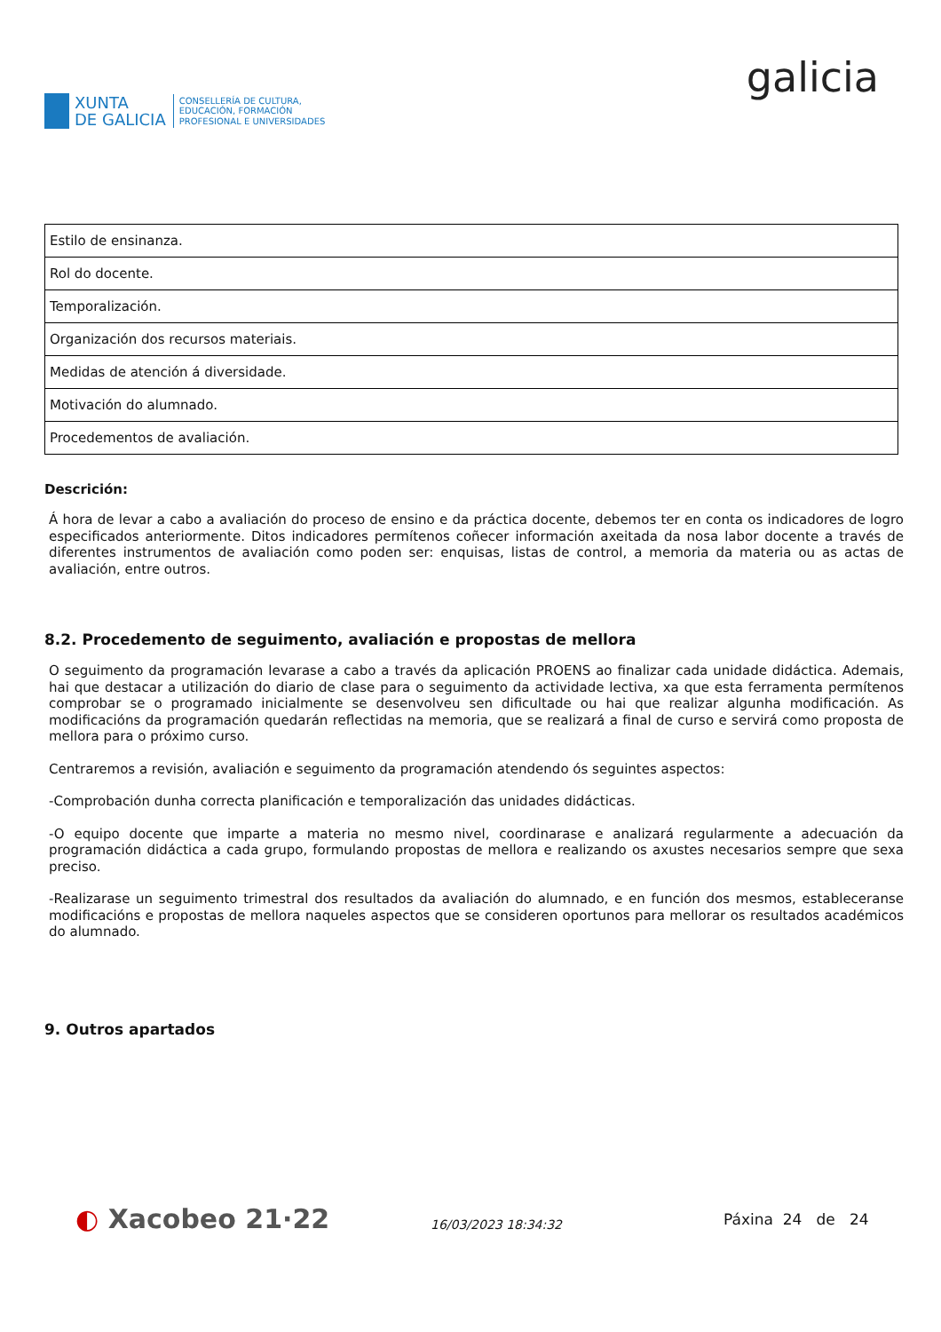XUNTA
DE GALICIA
CONSELLERÍA DE CULTURA,
EDUCACIÓN, FORMACIÓN
PROFESIONAL E UNIVERSIDADES
galicia
| Estilo de ensinanza. |
| Rol do docente. |
| Temporalización. |
| Organización dos recursos materiais. |
| Medidas de atención á diversidade. |
| Motivación do alumnado. |
| Procedementos de avaliación. |
Descrición:
Á hora de levar a cabo a avaliación do proceso de ensino e da práctica docente, debemos ter en conta os indicadores de logro especificados anteriormente. Ditos indicadores permítenos coñecer información axeitada da nosa labor docente a través de diferentes instrumentos de avaliación como poden ser: enquisas, listas de control, a memoria da materia ou as actas de avaliación, entre outros.
8.2. Procedemento de seguimento, avaliación e propostas de mellora
O seguimento da programación levarase a cabo a través da aplicación PROENS ao finalizar cada unidade didáctica. Ademais, hai que destacar a utilización do diario de clase para o seguimento da actividade lectiva, xa que esta ferramenta permítenos comprobar se o programado inicialmente se desenvolveu sen dificultade ou hai que realizar algunha modificación. As modificacións da programación quedarán reflectidas na memoria, que se realizará a final de curso e servirá como proposta de mellora para o próximo curso.
Centraremos a revisión, avaliación e seguimento da programación atendendo ós seguintes aspectos:
-Comprobación dunha correcta planificación e temporalización das unidades didácticas.
-O equipo docente que imparte a materia no mesmo nivel, coordinarase e analizará regularmente a adecuación da programación didáctica a cada grupo, formulando propostas de mellora e realizando os axustes necesarios sempre que sexa preciso.
-Realizarase un seguimento trimestral dos resultados da avaliación do alumnado, e en función dos mesmos, estableceranse modificacións e propostas de mellora naqueles aspectos que se consideren oportunos para mellorar os resultados académicos do alumnado.
9. Outros apartados
◐ Xacobeo 21·22
16/03/2023 18:34:32
Páxina 24 de 24